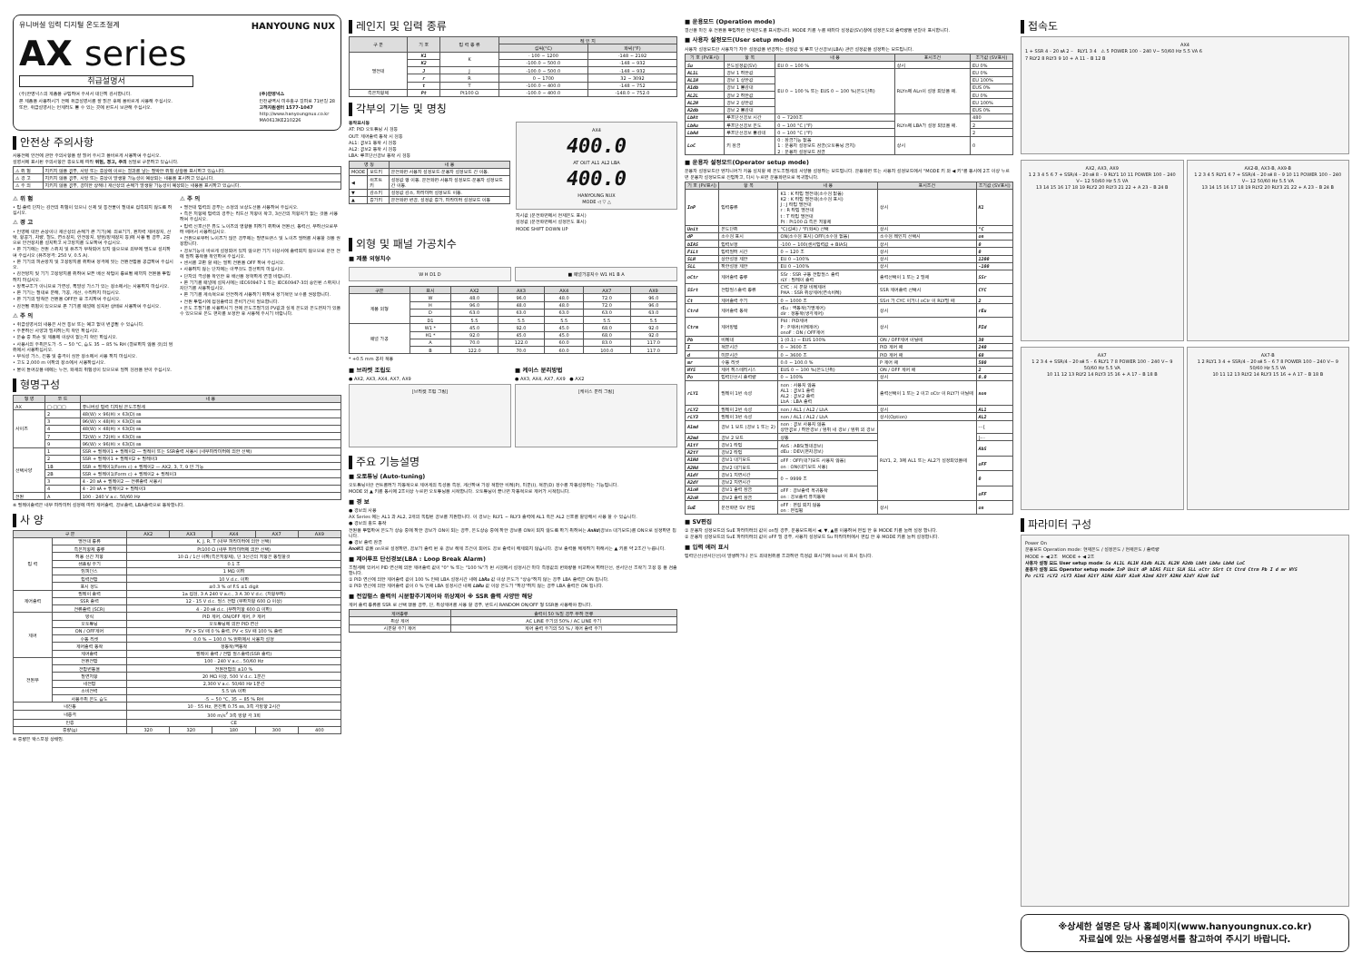유니버설 입력 디지털 온도조절계 HANYOUNG NUX
AX series
취급설명서
(주)한영넉스의 제품을 구입하여 주셔서 대단히 감사합니다.
본 제품을 사용하시기 전에 취급설명서를 잘 읽은 후에 올바르게 사용해 주십시오.
또한, 취급설명서는 언제라도 볼 수 있는 곳에 반드시 보관해 주십시오.
(주)한영넉스
인천광역시 미추홀구 길파로 71번길 28
고객지원센터 1577-1047
http://www.hanyoungnux.co.kr
MA0613KE210226
안전상 주의사항
사용전에 안전에 관한 주의사항을 잘 읽어 주시고 올바르게 사용하여 주십시오.
설명서에 표시된 주의사항은 중요도에 따라 위험, 경고, 주의 심벌로 구분하고 있습니다.
| ⚠ 위 험 | 지키지 않을 경우, 사망 또는 중상에 이르는 결과를 낳는 절박한 위험 상황을 표시하고 있습니다. |
| ⚠ 경 고 | 지키지 않을 경우, 사망 또는 중상이 발생할 가능성이 예상되는 내용을 표시하고 있습니다. |
| ⚠ 주 의 | 지키지 않을 경우, 경미한 상해나 재산상의 손해가 발생할 가능성이 예상되는 내용을 표시하고 있습니다. |
⚠ 위 험
• 입·출력 단자는 감전의 위험이 있으니 신체 및 통전물이 절대로 접촉되지 않도록 하십시오.
⚠ 경 고
• 인명에 대한 손상이나 재산상의 손해가 큰 기기(예: 의료기기, 원자력 제어장치, 선박, 항공기, 차량, 철도, 연소장치, 안전장치, 방범/방재장치 등)에 사용 될 경우, 2중으로 안전장치를 설치하고 사고방지를 도모하여 주십시오.
• 본 기기에는 전원 스위치 및 퓨즈가 부착되어 있지 않으므로 외부에 별도로 설치하여 주십시오 (퓨즈정격: 250 V, 0.5 A).
• 본 기기의 파손방지 및 고장방지를 위하여 정격에 맞는 전원전압을 공급하여 주십시오.
• 감전방지 및 기기 고장방지를 위하여 모든 배선 작업이 종료될 때까지 전원을 투입하지 마십시오.
• 방폭구조가 아니므로 가연성, 폭발성 가스가 있는 장소에서는 사용하지 마십시오.
• 본 기기는 절대로 분해, 가공, 개선, 수리하지 마십시오.
• 본 기기의 탈착은 전원을 OFF한 후 조치하여 주십시오.
• 감전될 위험이 있으므로 본 기기를 패널에 설치된 상태로 사용하여 주십시오.
⚠ 주 의
• 취급설명서의 내용은 사전 통보 또는 예고 없이 변경될 수 있습니다.
• 주문하신 사양과 일치하는지 확인 하십시오.
• 운송 중 파손 및 제품에 이상이 없는지 확인 하십시오.
• 사용시의 주위온도가 -5 ~ 50 °C, 습도 35 ~ 85 % RH (결로하지 않을 것)의 범위에서 사용하십시오.
• 부식성 가스, 진동 및 충격이 심한 장소에서 사용 하지 마십시오.
• 고도 2,000 m 이하의 장소에서 사용하십시오.
• 물이 들어갔을 때에는 누전, 화재의 위험성이 있으므로 필히 점검을 받아 주십시오.
⚠ 주 의
• 열전대 입력의 경우는 소정의 보상도선을 사용하여 주십시오.
• 측온 저항체 입력의 경우는 리드선 저항이 작고, 3선간의 저항차가 없는 것을 사용하여 주십시오.
• 입력 신호선은 유도 노이즈의 영향을 피하기 위하여 전원선, 동력선, 부하선으로부터 떼어서 사용하십시오.
• 전원으로부터 노이즈가 많은 경우에는 절연트랜스 및 노이즈 필터를 사용할 것을 권장합니다.
• 경보기능이 바르게 설정되어 있지 않으면 기기 이상시에 출력되지 않으므로 운전 전에 필히 동작을 확인하여 주십시오.
• 센서를 교환 할 때는 필히 전원을 OFF 하여 주십시오.
• 사용하지 않는 단자에는 아무것도 결선하지 마십시오.
• 단자의 극성을 확인한 후 배선을 정확하게 연결 바랍니다.
• 본 기기를 패널에 설치시에는 IEC60947-1 또는 IEC60947-3의 승인된 스위치나 차단기를 사용하십시오.
• 본 기기를 계속적으로 안전하게 사용하기 위하여 정기적인 보수를 권장합니다.
• 전원 투입시에 접점출력의 준비기간이 필요합니다.
• 온도 조절기를 사용하시기 전에 온도조절기의 PV값과 실제 온도와 온도편차가 있을 수 있으므로 온도 편차를 보정한 후 사용해 주시기 바랍니다.
형명구성
| 형 명 | 코 드 | 내 용 |
| --- | --- | --- |
| AX | □-□□□ | 유니버설 입력 디지털 온도조절계 |
| 사이즈 | 2 | 48(W) × 96(H) × 63(D) ㎜ |
| | 3 | 96(W) × 48(H) × 63(D) ㎜ |
| | 4 | 48(W) × 48(H) × 63(D) ㎜ |
| | 7 | 72(W) × 72(H) × 63(D) ㎜ |
| | 9 | 96(W) × 96(H) × 63(D) ㎜ |
| 선택사양 | 1 | SSR + 릴레이1 + 릴레이2 — 릴레이 또는 SSR출력 사용시 (내부파라미터에 의한 선택) |
| | 2 | SSR + 릴레이1 + 릴레이2 + 릴레이3 |
| | 1B | SSR + 릴레이1(Form c) + 릴레이2 — AX2, 3, 7, 9 만 가능 |
| | 2B | SSR + 릴레이1(Form c) + 릴레이2 + 릴레이3 |
| | 3 | 4 - 20 ㎃ + 릴레이2 — 전류출력 사용시 |
| | 4 | 4 - 20 ㎃ + 릴레이2 + 릴레이3 |
| 전원 | A | 100 - 240 V a.c. 50/60 Hz |
※ 릴레이출력은 내부 파라미터 설정에 따라 제어출력, 경보출력, LBA출력으로 동작합니다.
사 양
| 구 분 | | AX2 | AX3 | AX4 | AX7 | AX9 |
| --- | --- | --- | --- | --- | --- | --- |
| 입 력 | 열전대 종류 | K, J, R, T (내부 파라미터에 의한 선택) | | | | |
| | 측온저항체 종류 | Pt100 Ω (내부 파라미터에 의한 선택) | | | | |
| | 허용 선간 저항 | 10 Ω / 1선 이하(측온저항체), 단 3선간의 저항은 동일할것 | | | | |
| | 샘플링 주기 | 0.1 초 | | | | |
| | 임피던스 | 1 MΩ 이하 | | | | |
| | 입력전압 | 10 V d.c. 이하 | | | | |
| | 표시 정도 | ±0.3 % of F.S ±1 digit | | | | |
| 제어출력 | 릴레이 출력 | 1a 접점, 3 A 240 V a.c., 3 A 30 V d.c. (저항부하) | | | | |
| | SSR 출력 | 12 - 15 V d.c. 펄스 전압 (부하저항 600 Ω 이상) | | | | |
| | 전류출력 (SCR) | 4 - 20 ㎃ d.c. (부하저항 600 Ω 이하) | | | | |
| 제어 | 방식 | PID 제어, ON/OFF 제어, P 제어 | | | | |
| | 오토튜닝 | 오토튜닝에 의한 PID 연산 | | | | |
| | ON / OFF제어 | PV > SV 때 0 % 출력, PV < SV 때 100 % 출력 | | | | |
| | 수동 리셋 | 0.0 % ~ 100.0 % 범위에서 사용자 설정 | | | | |
| | 제어출력 동작 | 정동작/역동작 | | | | |
| | 제어출력 | 릴레이 출력 / 전압 펄스출력(SSR 출력) | | | | |
| 전원부 | 전원전압 | 100 - 240 V a.c., 50/60 Hz | | | | |
| | 전압변동율 | 전원전압의 ±10 % | | | | |
| | 절연저항 | 20 MΩ 이상, 500 V d.c. 1분간 | | | | |
| | 내전압 | 2,300 V a.c. 50/60 Hz 1분간 | | | | |
| | 소비전력 | 5.5 VA 이하 | | | | |
| | 사용주위 온도 습도 | -5 ~ 50 °C, 35 ~ 85 % RH | | | | |
| 내진동 | | 10 - 55 Hz, 편진폭 0.75 ㎜, 3축 각방향 2시간 | | | | |
| 내충격 | | 300 m/s<sup>2</sup> 3축 방향 각 3회 | | | | |
| 인증 | | CE | | | | |
| 중량(g) | | 320 | 320 | 180 | 300 | 400 |
※ 중량은 박스포장 상태임.
레인지 및 입력 종류
| 구 분 | 기 호 | 입 력 종 류 | 레 인 지 | |
| --- | --- | --- | --- | --- |
| | | | 섭씨(°C) | 화씨(°F) |
| 열전대 | K1 | K | - 100 ~ 1200 | -148 ~ 2192 |
| | K2 | | -100.0 ~ 500.0 | -148 ~ 932 |
| | J | J | -100.0 ~ 500.0 | -148 ~ 932 |
| | r | R | 0 ~ 1700 | 32 ~ 3092 |
| | t | T | -100.0 ~ 400.0 | -148 ~ 752 |
| 측온저항체 | Pt | Pt100 Ω | -100.0 ~ 400.0 | -148.0 ~ 752.0 |
각부의 기능 및 명칭
동작표시등
AT: PID 오토튜닝 시 점등
OUT: 제어출력 동작 시 점등
AL1: 경보1 동작 시 점등
AL2: 경보2 동작 시 점등
LBA: 루프단선경보 동작 시 점등
| 명 칭 | | 내 용 |
| --- | --- | --- |
| MODE | 모드키 | 운전화면·사용자 설정모드·운용자 설정모드 간 이동. |
| ◀ | 쉬프트 키 | 설정값 행 이동. 운전화면·사용자 설정모드·운용자 설정모드 간 이동. |
| ▼ | 감소키 | 설정값 감소, 파라미터 설정모드 이동. |
| ▲ | 증가키 | 운전화면 변경, 설정값 증가, 파라미터 설정모드 이동 |
AX4
400.0
AT OUT AL1 AL2 LBA
400.0
HANYOUNG NUX
MODE ◁ ▽ △
지시값 (운전화면에서 현재온도 표시)
설정값 (운전화면에서 설정온도 표시)
MODE SHIFT DOWN UP
외형 및 패널 가공치수
■ 제품 외형치수
W H D1 D ■ 패널가공치수 W1 H1 B A
| 구분 | 표시 | AX2 | AX3 | AX4 | AX7 | AX9 |
| --- | --- | --- | --- | --- | --- | --- |
| 제품 외형 | W | 48.0 | 96.0 | 48.0 | 72.0 | 96.0 |
| | H | 96.0 | 48.0 | 48.0 | 72.0 | 96.0 |
| | D | 63.0 | 63.0 | 63.0 | 63.0 | 63.0 |
| | D1 | 5.5 | 5.5 | 5.5 | 5.5 | 5.5 |
| 패널 가공 | W1 * | 45.0 | 92.0 | 45.0 | 68.0 | 92.0 |
| | H1 * | 92.0 | 45.0 | 45.0 | 68.0 | 92.0 |
| | A | 70.0 | 122.0 | 60.0 | 83.0 | 117.0 |
| | B | 122.0 | 70.0 | 60.0 | 100.0 | 117.0 |
* +0.5 mm 공차 적용
■ 브라켓 조립도
● AX2, AX3, AX4, AX7, AX9
[브라켓 조립 그림]
■ 케이스 분리방법
● AX3, AX4, AX7, AX9 ● AX2
[케이스 분리 그림]
주요 기능설명
■ 오토튜닝 (Auto-tuning)
오토튜닝이란 컨트롤러가 자동적으로 제어계의 특성을 측정, 계산하여 가장 적합한 비례(P), 미분(I), 적분(D) 정수를 자동설정하는 기능입니다.
MODE 와 ▲ 키를 동시에 2초이상 누르면 오토튜닝을 시작합니다. 오토튜닝이 끝나면 자동적으로 제어가 시작됩니다.
■ 경 보
● 경보의 사용
AX Series 에는 AL1 과 AL2, 2개의 독립된 경보를 지원합니다. 이 경보는 RLY1 ~ RLY3 출력에 AL1 혹은 AL2 신호를 할당해서 사용 할 수 있습니다.
● 경보의 홀드 동작
전원을 투입하여 온도가 상승 중에 하한 경보가 ON이 되는 경우, 온도상승 중에 하한 경보를 ON이 되지 않도록 하기 위하여는 AnHd(경보n 대기모드)를 ON으로 설정하면 됩니다.
● 경보 출력 잠금
AnoH의 값을 on으로 설정하면, 경보가 출력 된 후 경보 해제 조건이 되어도 경보 출력이 해제되지 않습니다. 경보 출력을 해제하기 위해서는 ▲ 키를 약 2초간 누릅니다.
■ 제어루프 단선경보(LBA : Loop Break Alarm)
조절계에 있어서 PID 연산에 의한 제어출력 값이 "0" % 또는 "100 %"가 된 시점에서 설정시간 마다 측정값의 변화량을 비교하여 히터단선, 센서단선 조작기 고장 등 을 검출합니다.
① PID 연산에 의한 제어출력 값이 100 % 인때 LBA 설정시간 내에 LbRu 값 이상 온도가 "상승"하지 않는 경우 LBA 출력은 ON 됩니다.
② PID 연산에 의한 제어출력 값이 0 % 인때 LBA 설정시간 내에 LbRu 값 이상 온도가 "하강"하지 않는 경우 LBA 출력은 ON 됩니다.
■ 전압펄스 출력의 시분할주기제어와 위상제어 ※ SSR 출력 사양만 해당
제어 출력 종류를 SSR 로 선택 했을 경우, 단, 위상제어를 사용 할 경우, 반드시 RANDOM ON/OFF 형 SSR을 사용해야 합니다.
| 제어종류 | 출력이 50 %일 경우 부하 전류 |
| --- | --- |
| 위상 제어 | AC LINE 주기의 50% / AC LINE 주기 |
| 시분할 주기 제어 | 제어 출력 주기의 50 % / 제어 출력 주기 |
■ 운용모드 (Operation mode)
결선을 마친 후 전원을 투입하면 현재온도를 표시합니다. MODE 키를 누를 때마다 설정값(SV)창에 설정온도와 출력량을 번갈아 표시합니다.
■ 사용자 설정모드(User setup mode)
사용자 설정모드란 사용자가 자주 설정값을 변경하는 설정값 및 루프 단선경보(LBA) 관련 설정값을 설정하는 모드입니다.
| 기 호 (PV표시) | 항 목 | 내 용 | 표시조건 | 초기값 (SV표시) |
| --- | --- | --- | --- | --- |
| Su | 온도설정값(SV) | EU 0 ~ 100 % | 상시 | EU 0% |
| AL1L | 경보 1 하한값 | EU 0 ~ 100 % 또는 EUS 0 ~ 100 %(온도단위) | RLYn에 ALn이 설정 되었을 때. | EU 0% |
| AL1H | 경보 1 상한값 | | | EU 100% |
| A1db | 경보 1 불감대 | | | EUS 0% |
| AL2L | 경보 2 하한값 | | | EU 0% |
| AL2H | 경보 2 상한값 | | | EU 100% |
| A2db | 경보 2 불감대 | | | EUS 0% |
| LbAt | 루프단선경보 시간 | 0 ~ 7200초 | RLYn에 LBA가 설정 되었을 때. | 480 |
| LbAu | 루프단선경보 온도 | 0 ~ 100 °C (°F) | | 2 |
| LbAd | 루프단선경보 불감대 | 0 ~ 100 °C (°F) | | 2 |
| LoC | 키 잠금 | 0 : 잠금기능 없음 1 : 운용자 설정모드 잠금(오토튜닝 금지) 2 : 운용자 설정모드 잠금 | 상시 | 0 |
■ 운용자 설정모드(Operator setup mode)
운용자 설정모드란 엔지니어가 처음 설치할 때 온도조절계의 사양을 설정하는 모드입니다. 운용화면 또는 사용자 설정모드에서 "MODE 키 와 ◀ 키"를 동시에 2초 이상 누르면 운용자 설정모드로 진입하고, 다시 누르면 운용화면으로 복귀합니다.
| 기 호 (PV표시) | 항 목 | 내 용 | 표시조건 | 초기값 (SV표시) |
| --- | --- | --- | --- | --- |
| InP | 입력종류 | K1 : K 타입 열전대(소수점 없음) K2 : K 타입 열전대(소수점 표시) J : J 타입 열전대 r : R 타입 열전대 t : T 타입 열전대 Pt : Pt100 Ω 측온 저항체 | 상시 | K1 |
| Unit | 온도단위 | °C(섭씨) / °F(화씨) 선택 | 상시 | °C |
| dP | 소수점 표시 | ON(소수점 표시) OFF(소수점 없음) | 소수점 레인지 선택시 | on |
| bIAS | 입력보정 | -100 ~ 100(센서입력값 + BIAS) | 상시 | 0 |
| FiLt | 입력필터 시간 | 0 ~ 120 초 | 상시 | 0 |
| SLH | 상한설정 제한 | EU 0 ~100% | 상시 | 1200 |
| SLL | 하한설정 제한 | EU 0 ~100% | 상시 | -100 |
| oCtr | 제어출력 종류 | SSr : SSR 구동 전압펄스 출력 rLY : 릴레이 출력 | 출력선택이 1 또는 2 일때 | SSr |
| SSrt | 전압펄스출력 종류 | CYC : 시 분할 비례제어 PHA : SSR 위상제어(연속비례) | SSR 제어출력 선택시 | CYC |
| Ct | 제어출력 주기 | 0 ~ 1000 초 | SSrt 가 CYC 이거나 oCtr 이 RLY일 때 | 2 |
| Ctrd | 제어출력 동작 | rEu : 역동작(가열제어) dir : 정동작(냉각제어) | 상시 | rEu |
| Ctrm | 제어방법 | PId : PID제어 P : P제어(비례제어) onoF : ON / OFF제어 | 상시 | PId |
| Pb | 비례대 | 1 (0.1) ~ EUS 100% | ON / OFF제어 아닐때 | 30 |
| I | 적분시간 | 0 ~ 3600 초 | PID 제어 때 | 240 |
| d | 미분시간 | 0 ~ 3600 초 | PID 제어 때 | 60 |
| mr | 수동 리셋 | 0.0 ~ 100.0 % | P 제어 때 | 500 |
| HYS | 제어 히스테리시스 | EUS 0 ~ 100 %(온도단위) | ON / OFF 제어 때 | 2 |
| Po | 입력단선시 출력량 | 0 ~ 100% | 상시 | 0.0 |
| rLY1 | 릴레이 1번 속성 | non : 사용치 않음 AL1 : 경보1 출력 AL2 : 경보2 출력 LbA : LBA 출력 | 출력선택이 1 또는 2 이고 oCtr 이 RLY가 아닐때 | non |
| rLY2 | 릴레이 2번 속성 | non / AL1 / AL2 / LbA | 상시 | AL1 |
| rLY3 | 릴레이 3번 속성 | non / AL1 / AL2 / LbA | 상시(Option) | AL2 |
| A1md | 경보 1 모드 (경보 1 또는 2) | non : 경보 사용치 않음 상한경보 / 하한경보 / 범위 내 경보 / 범위 외 경보 | RLY1, 2, 3에 AL1 또는 AL2가 설정되었을때 | ---[ |
| A2md | 경보 2 모드 | 상동 | | ]--- |
| A1tY | 경보1 타입 | AbS : ABS(절대경보) dEu : DEV(편차경보) | | AbS |
| A2tY | 경보2 타입 | | | |
| A1Hd | 경보1 대기모드 | oFF : OFF(대기모드 사용치 않음) on : ON(대기모드 사용) | | oFF |
| A2Hd | 경보2 대기모드 | | | |
| A1dY | 경보1 지연시간 | 0 ~ 9999 초 | | 0 |
| A2dY | 경보2 지연시간 | | | |
| A1oH | 경보1 출력 잠금 | oFF : 경보출력 복귀동작 on : 경보출력 유지동작 | | oFF |
| A2oH | 경보2 출력 잠금 | | | |
| SuE | 운전화면 SV 편집 | oFF : 편집 되지 않음 on : 편집됨 | 상시 | on |
■ SV편집
① 운용자 설정모드의 SuE 파라미터의 값이 on일 경우, 운용모드에서 ◀, ▼, ▲를 이용하여 편집 한 후 MODE 키를 눌러 설정 합니다.
② 운용자 설정모드의 SuE 파라미터의 값이 oFF 일 경우, 사용자 설정모드 Su 파라미터에서 편집 한 후 MODE 키를 눌러 설정합니다.
■ 입력 에러 표시
입력단선(센서단선)이 발생하거나 온도 최대범위를 초과하면 측정값 표시기에 bout 이 표시 됩니다.
접속도
AX4
1 + SSR 4 – 20 ㎃ 2 – RLY1 3 4 ⚠ 5 POWER 100 – 240 V~ 50/60 Hz 5.5 VA 6
7 RLY2 8 RLY3 9 10 + A 11 – B 12 B
AX2, AX3, AX9
1 2 3 4 5 6 7 + SSR/4 – 20 ㎃ 8 – 9 RLY1 10 11 POWER 100 – 240 V~ 12 50/60 Hz 5.5 VA
13 14 15 16 17 18 19 RLY2 20 RLY3 21 22 + A 23 – B 24 B
AX2-B, AX3-B, AX9-B
1 2 3 4 5 RLY1 6 7 + SSR/4 – 20 ㎃ 8 – 9 10 11 POWER 100 – 240 V~ 12 50/60 Hz 5.5 VA
13 14 15 16 17 18 19 RLY2 20 RLY3 21 22 + A 23 – B 24 B
AX7
1 2 3 4 + SSR/4 – 20 ㎃ 5 – 6 RLY1 7 8 POWER 100 – 240 V~ 9 50/60 Hz 5.5 VA
10 11 12 13 RLY2 14 RLY3 15 16 + A 17 – B 18 B
AX7-B
1 2 RLY1 3 4 + SSR/4 – 20 ㎃ 5 – 6 7 8 POWER 100 – 240 V~ 9 50/60 Hz 5.5 VA
10 11 12 13 RLY2 14 RLY3 15 16 + A 17 – B 18 B
파라미터 구성
Power On
운용모드 Operation mode: 현재온도 / 설정온도 / 현재온도 / 출력량
MODE + ◀ 2초 MODE + ◀ 2초
사용자 설정 모드 User setup mode: Su AL1L AL1H A1db AL2L AL2H A2db LbAt LbAu LbAd LoC
운용자 설정 모드 Operator setup mode: InP Unit dP bIAS FiLt SLH SLL oCtr SSrt Ct Ctrd Ctrm Pb I d mr HYS
Po rLY1 rLY2 rLY3 A1md A1tY A1Hd A1dY A1oH A2md A2tY A2Hd A2dY A2oH SuE
※상세한 설명은 당사 홈페이지(www.hanyoungnux.co.kr)
자료실에 있는 사용설명서를 참고하여 주시기 바랍니다.